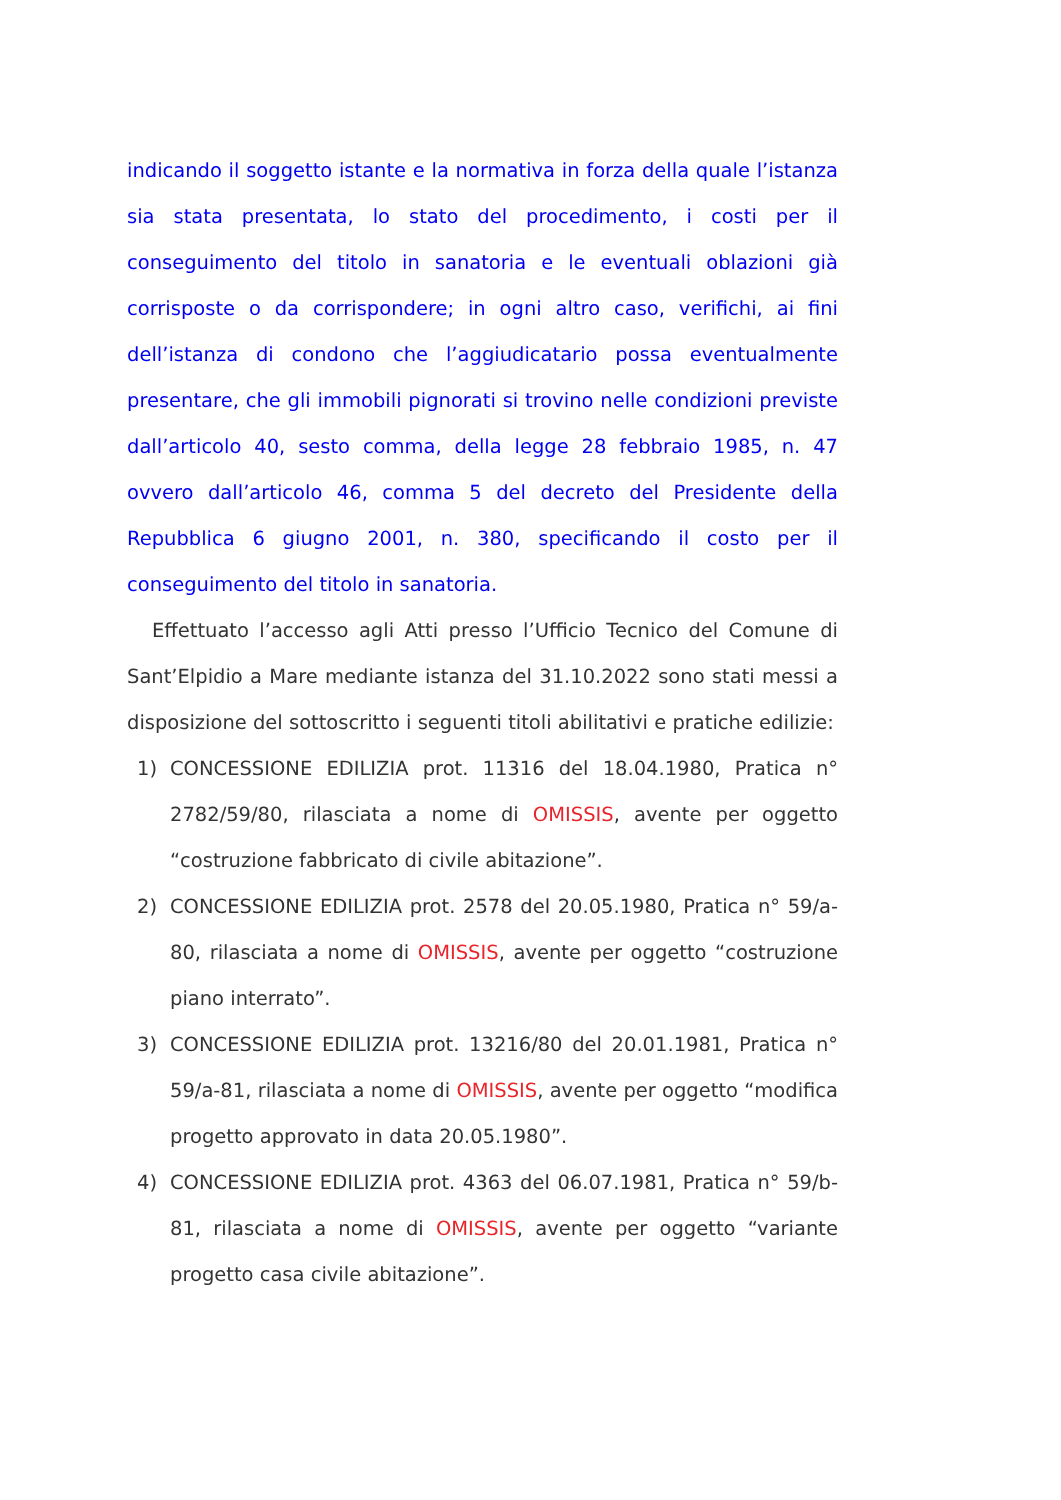indicando il soggetto istante e la normativa in forza della quale l’istanza sia stata presentata, lo stato del procedimento, i costi per il conseguimento del titolo in sanatoria e le eventuali oblazioni già corrisposte o da corrispondere; in ogni altro caso, verifichi, ai fini dell’istanza di condono che l’aggiudicatario possa eventualmente presentare, che gli immobili pignorati si trovino nelle condizioni previste dall’articolo 40, sesto comma, della legge 28 febbraio 1985, n. 47 ovvero dall’articolo 46, comma 5 del decreto del Presidente della Repubblica 6 giugno 2001, n. 380, specificando il costo per il conseguimento del titolo in sanatoria.
Effettuato l’accesso agli Atti presso l’Ufficio Tecnico del Comune di Sant’Elpidio a Mare mediante istanza del 31.10.2022 sono stati messi a disposizione del sottoscritto i seguenti titoli abilitativi e pratiche edilizie:
1) CONCESSIONE EDILIZIA prot. 11316 del 18.04.1980, Pratica n° 2782/59/80, rilasciata a nome di OMISSIS, avente per oggetto “costruzione fabbricato di civile abitazione”.
2) CONCESSIONE EDILIZIA prot. 2578 del 20.05.1980, Pratica n° 59/a-80, rilasciata a nome di OMISSIS, avente per oggetto “costruzione piano interrato”.
3) CONCESSIONE EDILIZIA prot. 13216/80 del 20.01.1981, Pratica n° 59/a-81, rilasciata a nome di OMISSIS, avente per oggetto “modifica progetto approvato in data 20.05.1980”.
4) CONCESSIONE EDILIZIA prot. 4363 del 06.07.1981, Pratica n° 59/b-81, rilasciata a nome di OMISSIS, avente per oggetto “variante progetto casa civile abitazione”.